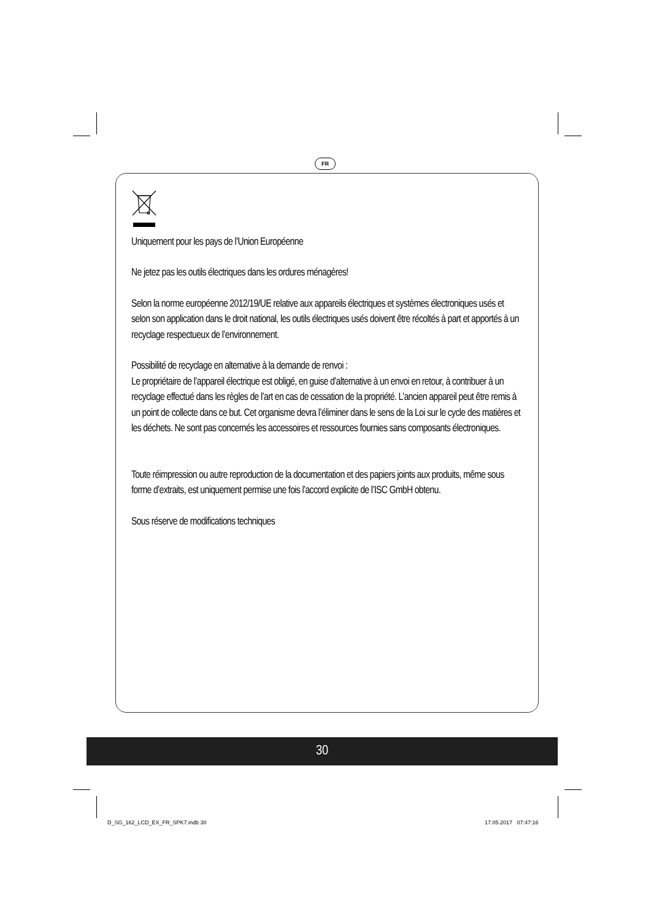FR
Uniquement pour les pays de l’Union Européenne
Ne jetez pas les outils électriques dans les ordures ménagères!
Selon la norme européenne 2012/19/UE relative aux appareils électriques et systèmes électroniques usés et selon son application dans le droit national, les outils électriques usés doivent être récoltés à part et apportés à un recyclage respectueux de l’environnement.
Possibilité de recyclage en alternative à la demande de renvoi :
Le propriétaire de l’appareil électrique est obligé, en guise d’alternative à un envoi en retour, à contribuer à un recyclage effectué dans les règles de l’art en cas de cessation de la propriété. L’ancien appareil peut être remis à un point de collecte dans ce but. Cet organisme devra l’éliminer dans le sens de la Loi sur le cycle des matières et les déchets. Ne sont pas concernés les accessoires et ressources fournies sans composants électroniques.
Toute réimpression ou autre reproduction de la documentation et des papiers joints aux produits, même sous forme d’extraits, est uniquement permise une fois l’accord explicite de l’ISC GmbH obtenu.
Sous réserve de modifications techniques
30
D_SG_162_LCD_EX_FR_SPK7.indb 30
17.05.2017 07:47:16